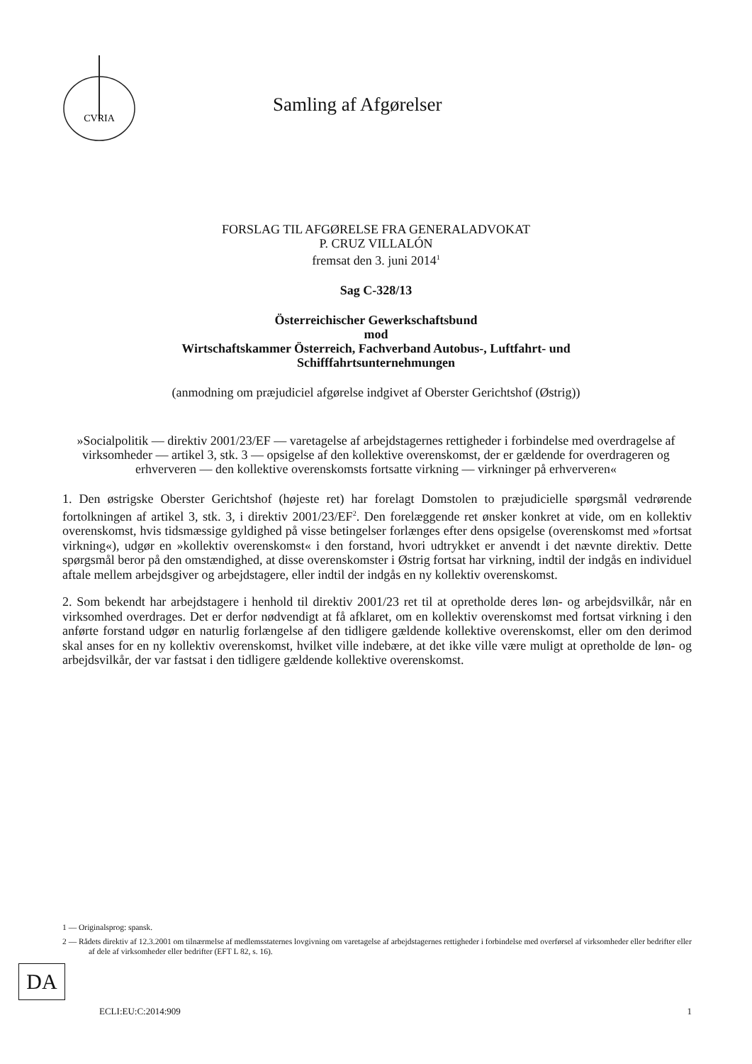CVRIA
Samling af Afgørelser
FORSLAG TIL AFGØRELSE FRA GENERALADVOKAT
P. CRUZ VILLALÓN
fremsat den 3. juni 2014<sup>1</sup>
Sag C-328/13
Österreichischer Gewerkschaftsbund
mod
Wirtschaftskammer Österreich, Fachverband Autobus-, Luftfahrt- und
Schifffahrtsunternehmungen
(anmodning om præjudiciel afgørelse indgivet af Oberster Gerichtshof (Østrig))
»Socialpolitik — direktiv 2001/23/EF — varetagelse af arbejdstagernes rettigheder i forbindelse med overdragelse af virksomheder — artikel 3, stk. 3 — opsigelse af den kollektive overenskomst, der er gældende for overdrageren og erhververen — den kollektive overenskomsts fortsatte virkning — virkninger på erhververen«
1. Den østrigske Oberster Gerichtshof (højeste ret) har forelagt Domstolen to præjudicielle spørgsmål vedrørende fortolkningen af artikel 3, stk. 3, i direktiv 2001/23/EF<sup>2</sup>. Den forelæggende ret ønsker konkret at vide, om en kollektiv overenskomst, hvis tidsmæssige gyldighed på visse betingelser forlænges efter dens opsigelse (overenskomst med »fortsat virkning«), udgør en »kollektiv overenskomst« i den forstand, hvori udtrykket er anvendt i det nævnte direktiv. Dette spørgsmål beror på den omstændighed, at disse overenskomster i Østrig fortsat har virkning, indtil der indgås en individuel aftale mellem arbejdsgiver og arbejdstagere, eller indtil der indgås en ny kollektiv overenskomst.
2. Som bekendt har arbejdstagere i henhold til direktiv 2001/23 ret til at opretholde deres løn- og arbejdsvilkår, når en virksomhed overdrages. Det er derfor nødvendigt at få afklaret, om en kollektiv overenskomst med fortsat virkning i den anførte forstand udgør en naturlig forlængelse af den tidligere gældende kollektive overenskomst, eller om den derimod skal anses for en ny kollektiv overenskomst, hvilket ville indebære, at det ikke ville være muligt at opretholde de løn- og arbejdsvilkår, der var fastsat i den tidligere gældende kollektive overenskomst.
1 — Originalsprog: spansk.
2 — Rådets direktiv af 12.3.2001 om tilnærmelse af medlemsstaternes lovgivning om varetagelse af arbejdstagernes rettigheder i forbindelse med overførsel af virksomheder eller bedrifter eller af dele af virksomheder eller bedrifter (EFT L 82, s. 16).
DA
ECLI:EU:C:2014:909 1